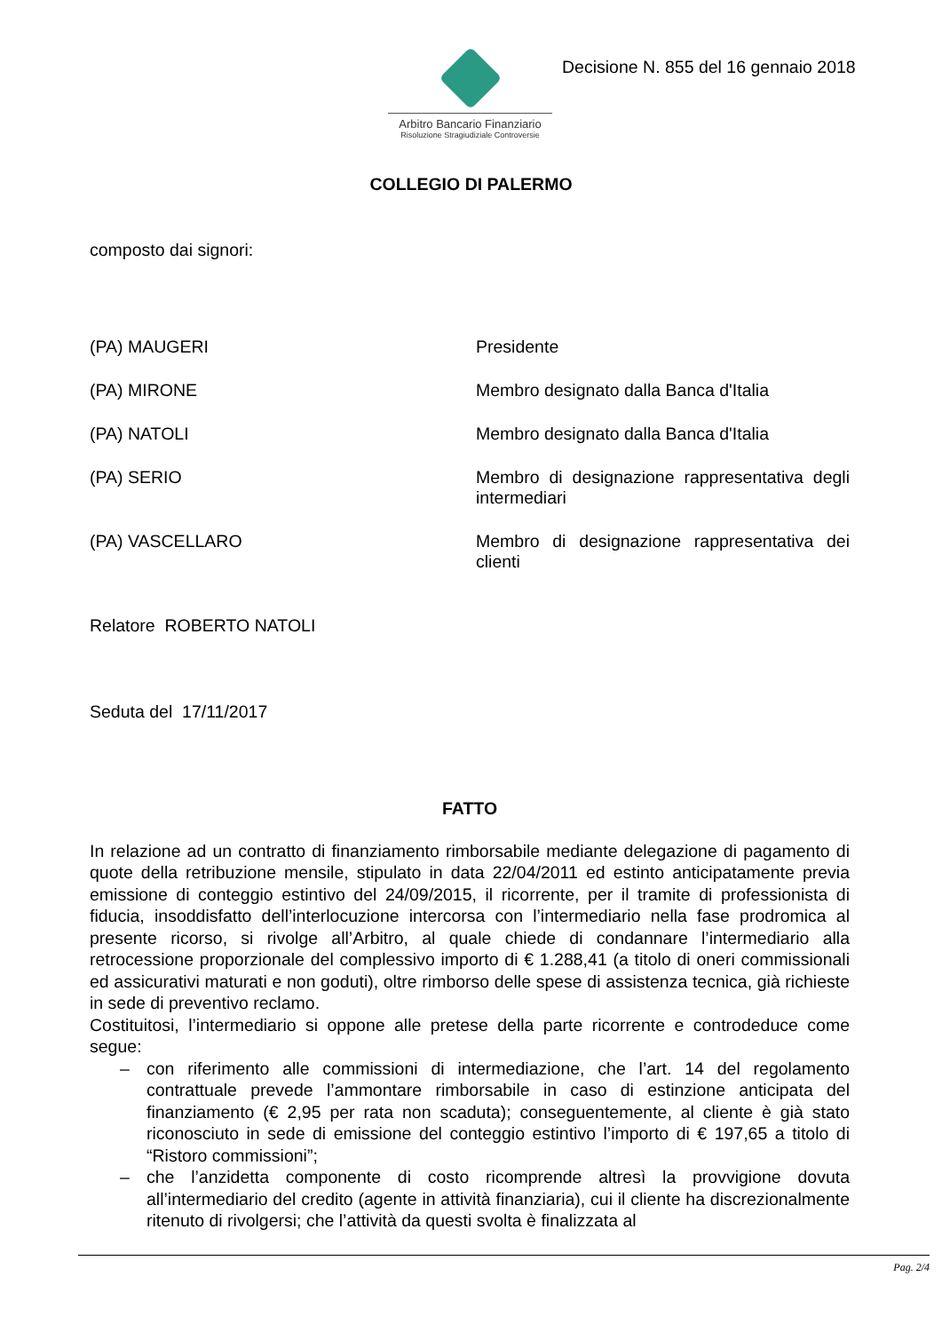Arbitro Bancario Finanziario
Risoluzione Stragiudiziale Controversie
Decisione N. 855 del 16 gennaio 2018
COLLEGIO DI PALERMO
composto dai signori:
(PA) MAUGERI Presidente
(PA) MIRONE Membro designato dalla Banca d'Italia
(PA) NATOLI Membro designato dalla Banca d'Italia
(PA) SERIO Membro di designazione rappresentativa degli intermediari
(PA) VASCELLARO Membro di designazione rappresentativa dei clienti
Relatore ROBERTO NATOLI
Seduta del 17/11/2017
FATTO
In relazione ad un contratto di finanziamento rimborsabile mediante delegazione di pagamento di quote della retribuzione mensile, stipulato in data 22/04/2011 ed estinto anticipatamente previa emissione di conteggio estintivo del 24/09/2015, il ricorrente, per il tramite di professionista di fiducia, insoddisfatto dell’interlocuzione intercorsa con l’intermediario nella fase prodromica al presente ricorso, si rivolge all’Arbitro, al quale chiede di condannare l’intermediario alla retrocessione proporzionale del complessivo importo di € 1.288,41 (a titolo di oneri commissionali ed assicurativi maturati e non goduti), oltre rimborso delle spese di assistenza tecnica, già richieste in sede di preventivo reclamo.
Costituitosi, l’intermediario si oppone alle pretese della parte ricorrente e controdeduce come segue:
– con riferimento alle commissioni di intermediazione, che l’art. 14 del regolamento contrattuale prevede l’ammontare rimborsabile in caso di estinzione anticipata del finanziamento (€ 2,95 per rata non scaduta); conseguentemente, al cliente è già stato riconosciuto in sede di emissione del conteggio estintivo l’importo di € 197,65 a titolo di “Ristoro commissioni”;
– che l’anzidetta componente di costo ricomprende altresì la provvigione dovuta all’intermediario del credito (agente in attività finanziaria), cui il cliente ha discrezionalmente ritenuto di rivolgersi; che l’attività da questi svolta è finalizzata al
Pag. 2/4